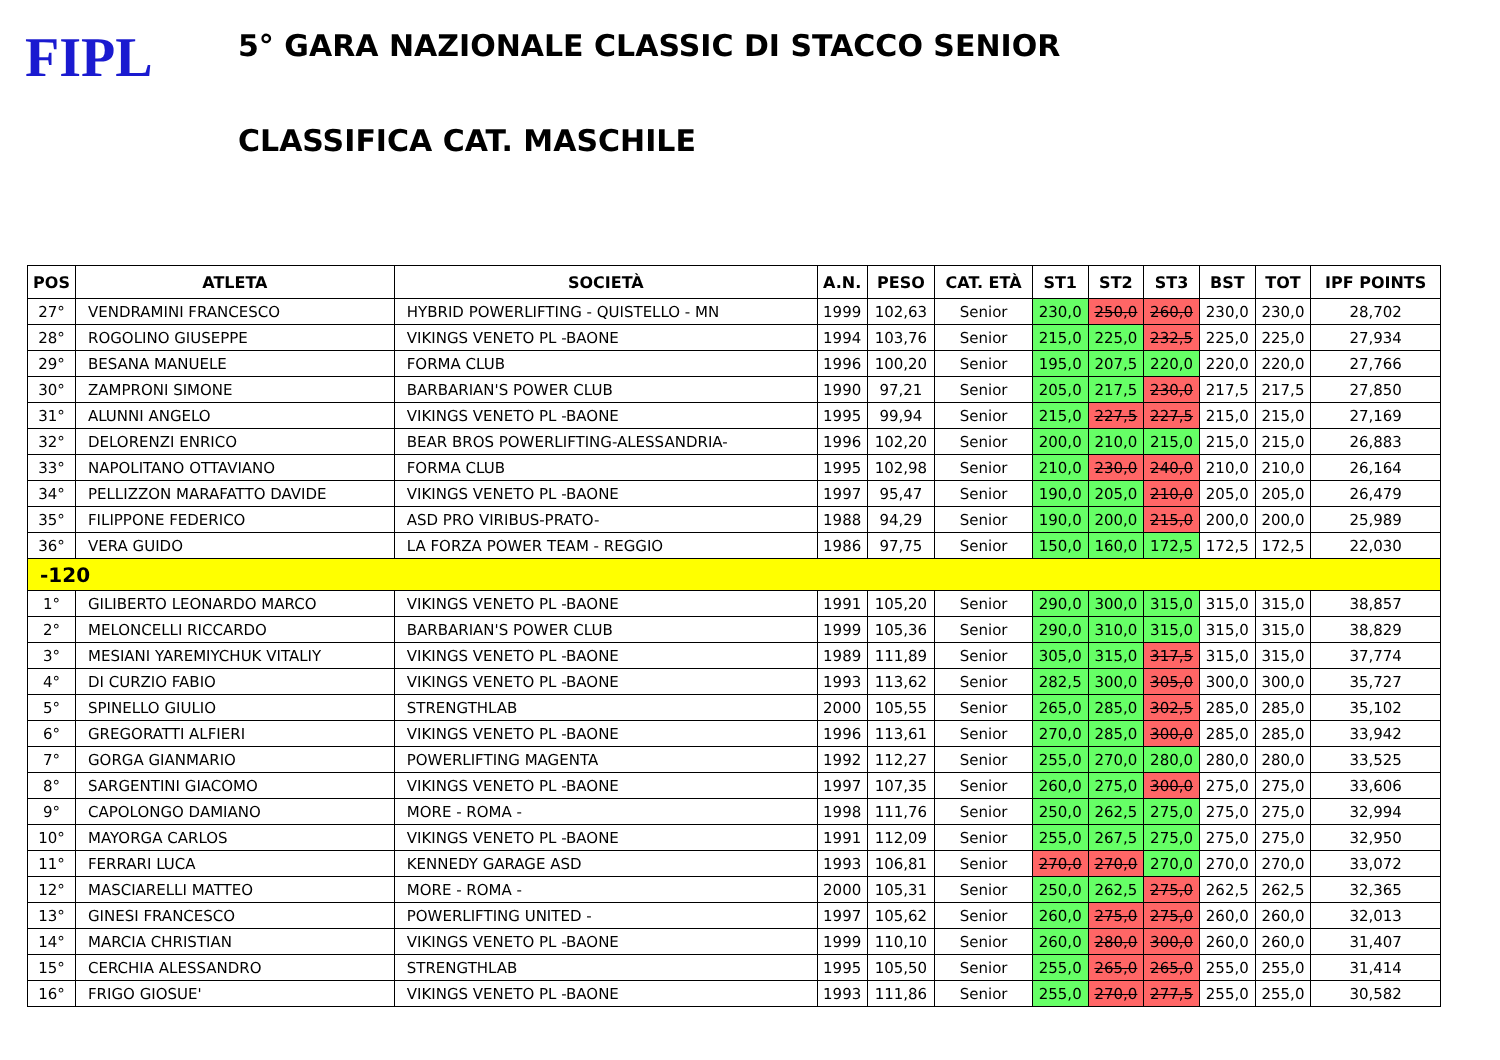FIPL
5° GARA NAZIONALE CLASSIC DI STACCO SENIOR
CLASSIFICA CAT. MASCHILE
| POS | ATLETA | SOCIETÀ | A.N. | PESO | CAT. ETÀ | ST1 | ST2 | ST3 | BST | TOT | IPF POINTS |
| --- | --- | --- | --- | --- | --- | --- | --- | --- | --- | --- | --- |
| 27° | VENDRAMINI FRANCESCO | HYBRID POWERLIFTING - QUISTELLO - MN | 1999 | 102,63 | Senior | 230,0 | 250,0 | 260,0 | 230,0 | 230,0 | 28,702 |
| 28° | ROGOLINO GIUSEPPE | VIKINGS VENETO PL -BAONE | 1994 | 103,76 | Senior | 215,0 | 225,0 | 232,5 | 225,0 | 225,0 | 27,934 |
| 29° | BESANA MANUELE | FORMA CLUB | 1996 | 100,20 | Senior | 195,0 | 207,5 | 220,0 | 220,0 | 220,0 | 27,766 |
| 30° | ZAMPRONI SIMONE | BARBARIAN'S POWER CLUB | 1990 | 97,21 | Senior | 205,0 | 217,5 | 230,0 | 217,5 | 217,5 | 27,850 |
| 31° | ALUNNI ANGELO | VIKINGS VENETO PL -BAONE | 1995 | 99,94 | Senior | 215,0 | 227,5 | 227,5 | 215,0 | 215,0 | 27,169 |
| 32° | DELORENZI ENRICO | BEAR BROS POWERLIFTING-ALESSANDRIA- | 1996 | 102,20 | Senior | 200,0 | 210,0 | 215,0 | 215,0 | 215,0 | 26,883 |
| 33° | NAPOLITANO OTTAVIANO | FORMA CLUB | 1995 | 102,98 | Senior | 210,0 | 230,0 | 240,0 | 210,0 | 210,0 | 26,164 |
| 34° | PELLIZZON MARAFATTO DAVIDE | VIKINGS VENETO PL -BAONE | 1997 | 95,47 | Senior | 190,0 | 205,0 | 210,0 | 205,0 | 205,0 | 26,479 |
| 35° | FILIPPONE FEDERICO | ASD PRO VIRIBUS-PRATO- | 1988 | 94,29 | Senior | 190,0 | 200,0 | 215,0 | 200,0 | 200,0 | 25,989 |
| 36° | VERA GUIDO | LA FORZA POWER TEAM - REGGIO | 1986 | 97,75 | Senior | 150,0 | 160,0 | 172,5 | 172,5 | 172,5 | 22,030 |
| -120 | | | | | | | | | | | |
| 1° | GILIBERTO LEONARDO MARCO | VIKINGS VENETO PL -BAONE | 1991 | 105,20 | Senior | 290,0 | 300,0 | 315,0 | 315,0 | 315,0 | 38,857 |
| 2° | MELONCELLI RICCARDO | BARBARIAN'S POWER CLUB | 1999 | 105,36 | Senior | 290,0 | 310,0 | 315,0 | 315,0 | 315,0 | 38,829 |
| 3° | MESIANI YAREMIYCHUK VITALIY | VIKINGS VENETO PL -BAONE | 1989 | 111,89 | Senior | 305,0 | 315,0 | 317,5 | 315,0 | 315,0 | 37,774 |
| 4° | DI CURZIO FABIO | VIKINGS VENETO PL -BAONE | 1993 | 113,62 | Senior | 282,5 | 300,0 | 305,0 | 300,0 | 300,0 | 35,727 |
| 5° | SPINELLO GIULIO | STRENGTHLAB | 2000 | 105,55 | Senior | 265,0 | 285,0 | 302,5 | 285,0 | 285,0 | 35,102 |
| 6° | GREGORATTI ALFIERI | VIKINGS VENETO PL -BAONE | 1996 | 113,61 | Senior | 270,0 | 285,0 | 300,0 | 285,0 | 285,0 | 33,942 |
| 7° | GORGA GIANMARIO | POWERLIFTING MAGENTA | 1992 | 112,27 | Senior | 255,0 | 270,0 | 280,0 | 280,0 | 280,0 | 33,525 |
| 8° | SARGENTINI GIACOMO | VIKINGS VENETO PL -BAONE | 1997 | 107,35 | Senior | 260,0 | 275,0 | 300,0 | 275,0 | 275,0 | 33,606 |
| 9° | CAPOLONGO DAMIANO | MORE - ROMA - | 1998 | 111,76 | Senior | 250,0 | 262,5 | 275,0 | 275,0 | 275,0 | 32,994 |
| 10° | MAYORGA CARLOS | VIKINGS VENETO PL -BAONE | 1991 | 112,09 | Senior | 255,0 | 267,5 | 275,0 | 275,0 | 275,0 | 32,950 |
| 11° | FERRARI LUCA | KENNEDY GARAGE ASD | 1993 | 106,81 | Senior | 270,0 | 270,0 | 270,0 | 270,0 | 270,0 | 33,072 |
| 12° | MASCIARELLI MATTEO | MORE - ROMA - | 2000 | 105,31 | Senior | 250,0 | 262,5 | 275,0 | 262,5 | 262,5 | 32,365 |
| 13° | GINESI FRANCESCO | POWERLIFTING UNITED - | 1997 | 105,62 | Senior | 260,0 | 275,0 | 275,0 | 260,0 | 260,0 | 32,013 |
| 14° | MARCIA CHRISTIAN | VIKINGS VENETO PL -BAONE | 1999 | 110,10 | Senior | 260,0 | 280,0 | 300,0 | 260,0 | 260,0 | 31,407 |
| 15° | CERCHIA ALESSANDRO | STRENGTHLAB | 1995 | 105,50 | Senior | 255,0 | 265,0 | 265,0 | 255,0 | 255,0 | 31,414 |
| 16° | FRIGO GIOSUE' | VIKINGS VENETO PL -BAONE | 1993 | 111,86 | Senior | 255,0 | 270,0 | 277,5 | 255,0 | 255,0 | 30,582 |